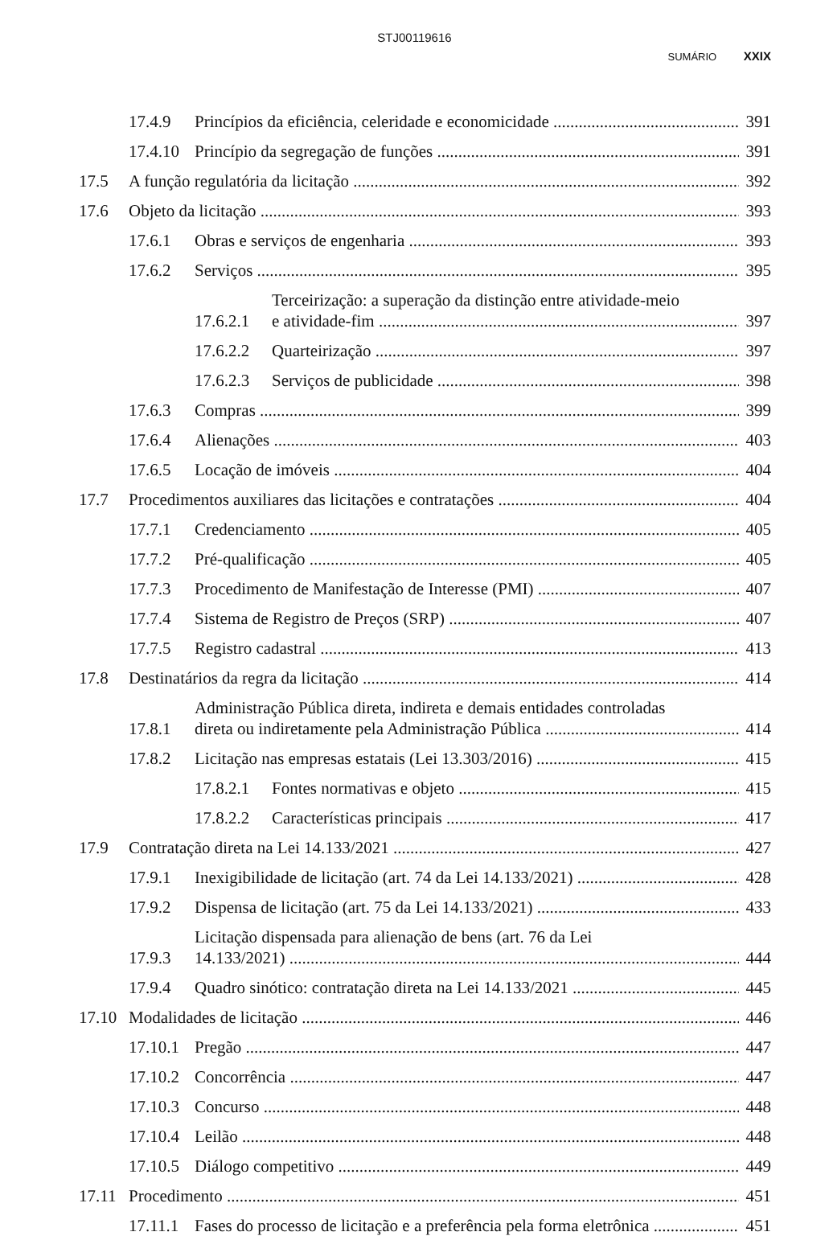STJ00119616
SUMÁRIO XXIX
17.4.9 Princípios da eficiência, celeridade e economicidade 391
17.4.10 Princípio da segregação de funções 391
17.5 A função regulatória da licitação 392
17.6 Objeto da licitação 393
17.6.1 Obras e serviços de engenharia 393
17.6.2 Serviços 395
17.6.2.1 Terceirização: a superação da distinção entre atividade-meio e atividade-fim 397
17.6.2.2 Quarteirização 397
17.6.2.3 Serviços de publicidade 398
17.6.3 Compras 399
17.6.4 Alienações 403
17.6.5 Locação de imóveis 404
17.7 Procedimentos auxiliares das licitações e contratações 404
17.7.1 Credenciamento 405
17.7.2 Pré-qualificação 405
17.7.3 Procedimento de Manifestação de Interesse (PMI) 407
17.7.4 Sistema de Registro de Preços (SRP) 407
17.7.5 Registro cadastral 413
17.8 Destinatários da regra da licitação 414
17.8.1 Administração Pública direta, indireta e demais entidades controladas direta ou indiretamente pela Administração Pública 414
17.8.2 Licitação nas empresas estatais (Lei 13.303/2016) 415
17.8.2.1 Fontes normativas e objeto 415
17.8.2.2 Características principais 417
17.9 Contratação direta na Lei 14.133/2021 427
17.9.1 Inexigibilidade de licitação (art. 74 da Lei 14.133/2021) 428
17.9.2 Dispensa de licitação (art. 75 da Lei 14.133/2021) 433
17.9.3 Licitação dispensada para alienação de bens (art. 76 da Lei 14.133/2021) 444
17.9.4 Quadro sinótico: contratação direta na Lei 14.133/2021 445
17.10 Modalidades de licitação 446
17.10.1 Pregão 447
17.10.2 Concorrência 447
17.10.3 Concurso 448
17.10.4 Leilão 448
17.10.5 Diálogo competitivo 449
17.11 Procedimento 451
17.11.1 Fases do processo de licitação e a preferência pela forma eletrônica 451